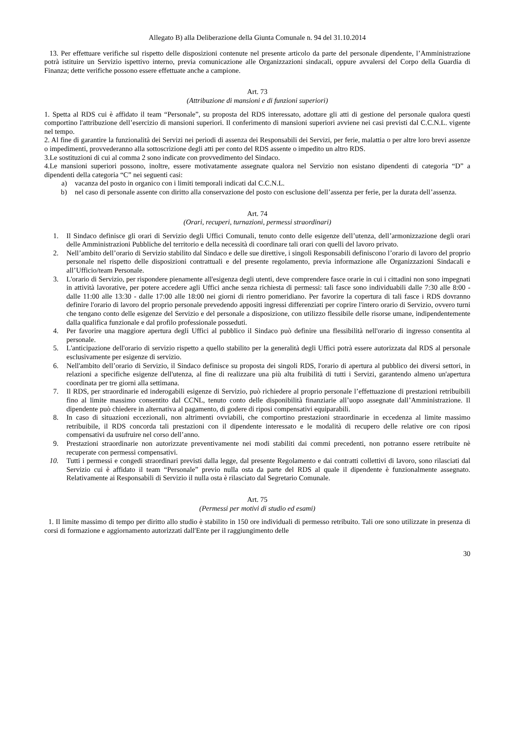Allegato B) alla Deliberazione della Giunta Comunale n. 94 del 31.10.2014
13. Per effettuare verifiche sul rispetto delle disposizioni contenute nel presente articolo da parte del personale dipendente, l’Amministrazione potrà istituire un Servizio ispettivo interno, previa comunicazione alle Organizzazioni sindacali, oppure avvalersi del Corpo della Guardia di Finanza; dette verifiche possono essere effettuate anche a campione.
Art. 73
(Attribuzione di mansioni e di funzioni superiori)
1. Spetta al RDS cui è affidato il team “Personale”, su proposta del RDS interessato, adottare gli atti di gestione del personale qualora questi comportino l'attribuzione dell’esercizio di mansioni superiori. Il conferimento di mansioni superiori avviene nei casi previsti dal C.C.N.L. vigente nel tempo.
2. Al fine di garantire la funzionalità dei Servizi nei periodi di assenza dei Responsabili dei Servizi, per ferie, malattia o per altre loro brevi assenze o impedimenti, provvederanno alla sottoscrizione degli atti per conto del RDS assente o impedito un altro RDS.
3.Le sostituzioni di cui al comma 2 sono indicate con provvedimento del Sindaco.
4.Le mansioni superiori possono, inoltre, essere motivatamente assegnate qualora nel Servizio non esistano dipendenti di categoria “D” a dipendenti della categoria “C” nei seguenti casi:
a) vacanza del posto in organico con i limiti temporali indicati dal C.C.N.L.
b) nel caso di personale assente con diritto alla conservazione del posto con esclusione dell’assenza per ferie, per la durata dell’assenza.
Art. 74
(Orari, recuperi, turnazioni, permessi straordinari)
1. Il Sindaco definisce gli orari di Servizio degli Uffici Comunali, tenuto conto delle esigenze dell’utenza, dell’armonizzazione degli orari delle Amministrazioni Pubbliche del territorio e della necessità di coordinare tali orari con quelli del lavoro privato.
2. Nell’ambito dell’orario di Servizio stabilito dal Sindaco e delle sue direttive, i singoli Responsabili definiscono l’orario di lavoro del proprio personale nel rispetto delle disposizioni contrattuali e del presente regolamento, previa informazione alle Organizzazioni Sindacali e all’Ufficio/team Personale.
3. L'orario di Servizio, per rispondere pienamente all'esigenza degli utenti, deve comprendere fasce orarie in cui i cittadini non sono impegnati in attività lavorative, per potere accedere agli Uffici anche senza richiesta di permessi: tali fasce sono individuabili dalle 7:30 alle 8:00 - dalle 11:00 alle 13:30 - dalle 17:00 alle 18:00 nei giorni di rientro pomeridiano. Per favorire la copertura di tali fasce i RDS dovranno definire l'orario di lavoro del proprio personale prevedendo appositi ingressi differenziati per coprire l'intero orario di Servizio, ovvero turni che tengano conto delle esigenze del Servizio e del personale a disposizione, con utilizzo flessibile delle risorse umane, indipendentemente dalla qualifica funzionale e dal profilo professionale posseduti.
4. Per favorire una maggiore apertura degli Uffici al pubblico il Sindaco può definire una flessibilità nell'orario di ingresso consentita al personale.
5. L'anticipazione dell'orario di servizio rispetto a quello stabilito per la generalità degli Uffici potrà essere autorizzata dal RDS al personale esclusivamente per esigenze di servizio.
6. Nell'ambito dell’orario di Servizio, il Sindaco definisce su proposta dei singoli RDS, l'orario di apertura al pubblico dei diversi settori, in relazioni a specifiche esigenze dell'utenza, al fine di realizzare una più alta fruibilità di tutti i Servizi, garantendo almeno un'apertura coordinata per tre giorni alla settimana.
7. Il RDS, per straordinarie ed inderogabili esigenze di Servizio, può richiedere al proprio personale l’effettuazione di prestazioni retribuibili fino al limite massimo consentito dal CCNL, tenuto conto delle disponibilità finanziarie all’uopo assegnate dall’Amministrazione. Il dipendente può chiedere in alternativa al pagamento, di godere di riposi compensativi equiparabili.
8. In caso di situazioni eccezionali, non altrimenti ovviabili, che comportino prestazioni straordinarie in eccedenza al limite massimo retribuibile, il RDS concorda tali prestazioni con il dipendente interessato e le modalità di recupero delle relative ore con riposi compensativi da usufruire nel corso dell’anno.
9. Prestazioni straordinarie non autorizzate preventivamente nei modi stabiliti dai commi precedenti, non potranno essere retribuite nè recuperate con permessi compensativi.
10. Tutti i permessi e congedi straordinari previsti dalla legge, dal presente Regolamento e dai contratti collettivi di lavoro, sono rilasciati dal Servizio cui è affidato il team “Personale” previo nulla osta da parte del RDS al quale il dipendente è funzionalmente assegnato. Relativamente ai Responsabili di Servizio il nulla osta è rilasciato dal Segretario Comunale.
Art. 75
(Permessi per motivi di studio ed esami)
1. Il limite massimo di tempo per diritto allo studio è stabilito in 150 ore individuali di permesso retribuito. Tali ore sono utilizzate in presenza di corsi di formazione e aggiornamento autorizzati dall'Ente per il raggiungimento delle
30